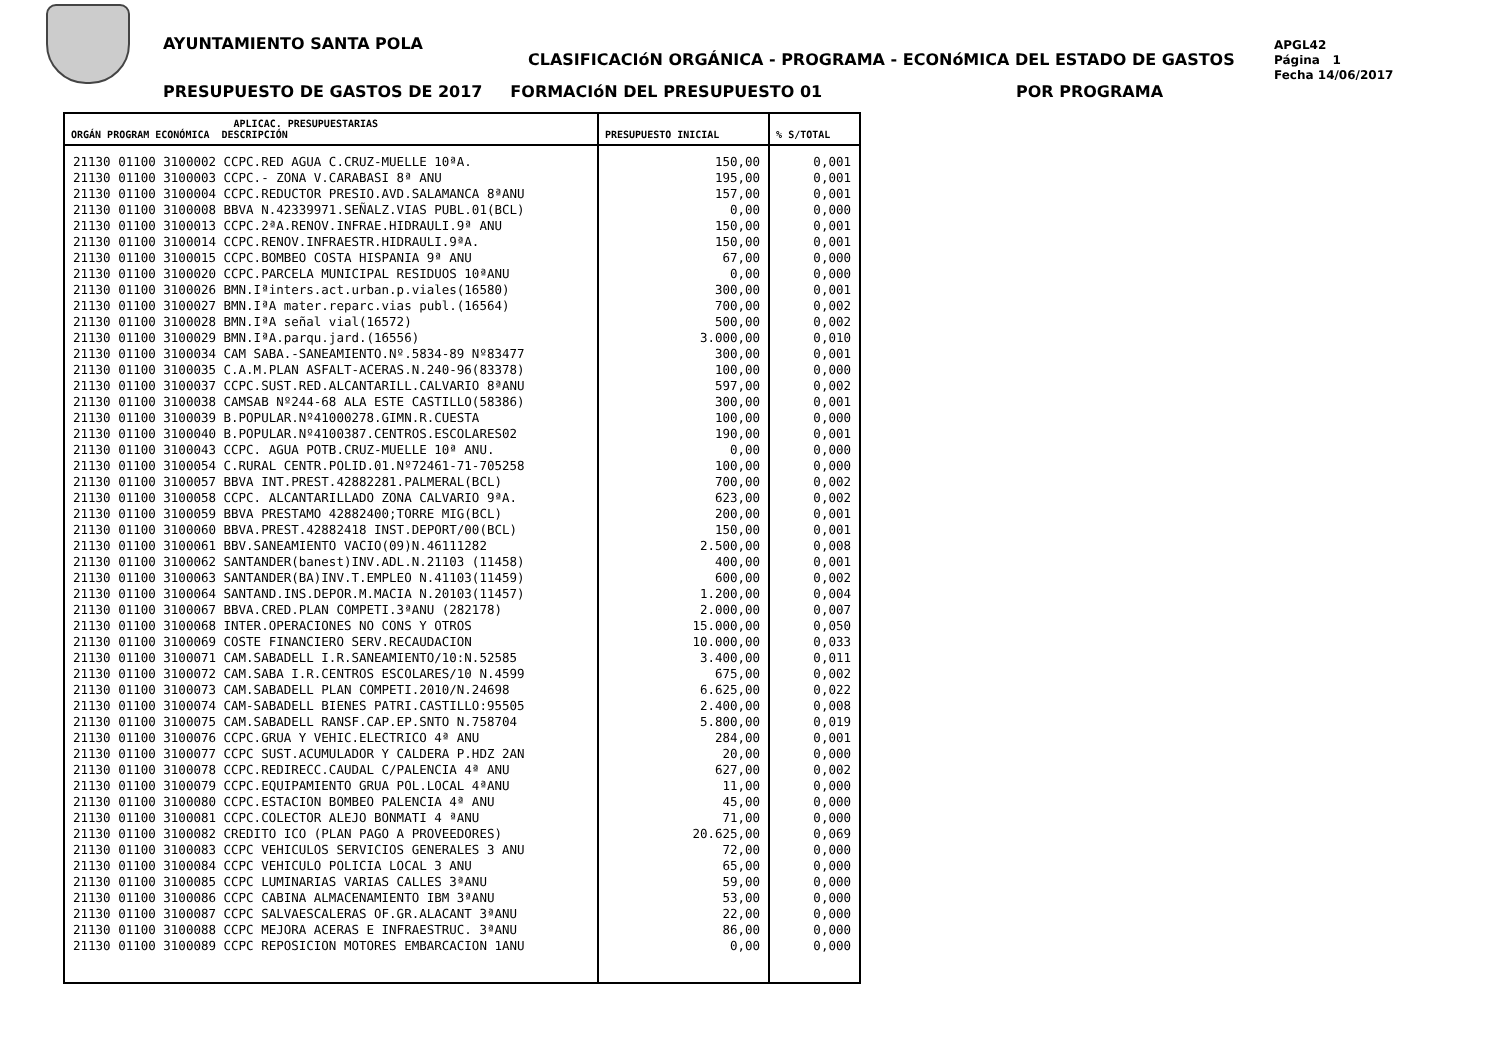AYUNTAMIENTO SANTA POLA
CLASIFICACIóN ORGÁNICA - PROGRAMA - ECONóMICA DEL ESTADO DE GASTOS
APGL42
Página 1
Fecha 14/06/2017
PRESUPUESTO DE GASTOS DE 2017 FORMACIóN DEL PRESUPUESTO 01
POR PROGRAMA
| APLICAC. PRESUPUESTARIAS ORGÁN PROGRAM ECONÓMICA DESCRIPCIÓN | PRESUPUESTO INICIAL | % S/TOTAL |
| --- | --- | --- |
| 21130 01100 3100002 CCPC.RED AGUA C.CRUZ-MUELLE 10ªA. | 150,00 | 0,001 |
| 21130 01100 3100003 CCPC.- ZONA V.CARABASI 8ª ANU | 195,00 | 0,001 |
| 21130 01100 3100004 CCPC.REDUCTOR PRESIO.AVD.SALAMANCA 8ªANU | 157,00 | 0,001 |
| 21130 01100 3100008 BBVA N.42339971.SEÑALZ.VIAS PUBL.01(BCL) | 0,00 | 0,000 |
| 21130 01100 3100013 CCPC.2ªA.RENOV.INFRAE.HIDRAULI.9ª ANU | 150,00 | 0,001 |
| 21130 01100 3100014 CCPC.RENOV.INFRAESTR.HIDRAULI.9ªA. | 150,00 | 0,001 |
| 21130 01100 3100015 CCPC.BOMBEO COSTA HISPANIA 9ª ANU | 67,00 | 0,000 |
| 21130 01100 3100020 CCPC.PARCELA MUNICIPAL RESIDUOS 10ªANU | 0,00 | 0,000 |
| 21130 01100 3100026 BMN.Iªinters.act.urban.p.viales(16580) | 300,00 | 0,001 |
| 21130 01100 3100027 BMN.IªA mater.reparc.vias publ.(16564) | 700,00 | 0,002 |
| 21130 01100 3100028 BMN.IªA señal vial(16572) | 500,00 | 0,002 |
| 21130 01100 3100029 BMN.IªA.parqu.jard.(16556) | 3.000,00 | 0,010 |
| 21130 01100 3100034 CAM SABA.-SANEAMIENTO.Nº.5834-89 Nº83477 | 300,00 | 0,001 |
| 21130 01100 3100035 C.A.M.PLAN ASFALT-ACERAS.N.240-96(83378) | 100,00 | 0,000 |
| 21130 01100 3100037 CCPC.SUST.RED.ALCANTARILL.CALVARIO 8ªANU | 597,00 | 0,002 |
| 21130 01100 3100038 CAMSAB Nº244-68 ALA ESTE CASTILLO(58386) | 300,00 | 0,001 |
| 21130 01100 3100039 B.POPULAR.Nº41000278.GIMN.R.CUESTA | 100,00 | 0,000 |
| 21130 01100 3100040 B.POPULAR.Nº4100387.CENTROS.ESCOLARES02 | 190,00 | 0,001 |
| 21130 01100 3100043 CCPC. AGUA POTB.CRUZ-MUELLE 10ª ANU. | 0,00 | 0,000 |
| 21130 01100 3100054 C.RURAL CENTR.POLID.01.Nº72461-71-705258 | 100,00 | 0,000 |
| 21130 01100 3100057 BBVA INT.PREST.42882281.PALMERAL(BCL) | 700,00 | 0,002 |
| 21130 01100 3100058 CCPC. ALCANTARILLADO ZONA CALVARIO 9ªA. | 623,00 | 0,002 |
| 21130 01100 3100059 BBVA PRESTAMO 42882400;TORRE MIG(BCL) | 200,00 | 0,001 |
| 21130 01100 3100060 BBVA.PREST.42882418 INST.DEPORT/00(BCL) | 150,00 | 0,001 |
| 21130 01100 3100061 BBV.SANEAMIENTO VACIO(09)N.46111282 | 2.500,00 | 0,008 |
| 21130 01100 3100062 SANTANDER(banest)INV.ADL.N.21103 (11458) | 400,00 | 0,001 |
| 21130 01100 3100063 SANTANDER(BA)INV.T.EMPLEO N.41103(11459) | 600,00 | 0,002 |
| 21130 01100 3100064 SANTAND.INS.DEPOR.M.MACIA N.20103(11457) | 1.200,00 | 0,004 |
| 21130 01100 3100067 BBVA.CRED.PLAN COMPETI.3ªANU (282178) | 2.000,00 | 0,007 |
| 21130 01100 3100068 INTER.OPERACIONES NO CONS Y OTROS | 15.000,00 | 0,050 |
| 21130 01100 3100069 COSTE FINANCIERO SERV.RECAUDACION | 10.000,00 | 0,033 |
| 21130 01100 3100071 CAM.SABADELL I.R.SANEAMIENTO/10:N.52585 | 3.400,00 | 0,011 |
| 21130 01100 3100072 CAM.SABA I.R.CENTROS ESCOLARES/10 N.4599 | 675,00 | 0,002 |
| 21130 01100 3100073 CAM.SABADELL PLAN COMPETI.2010/N.24698 | 6.625,00 | 0,022 |
| 21130 01100 3100074 CAM-SABADELL BIENES PATRI.CASTILLO:95505 | 2.400,00 | 0,008 |
| 21130 01100 3100075 CAM.SABADELL RANSF.CAP.EP.SNTO N.758704 | 5.800,00 | 0,019 |
| 21130 01100 3100076 CCPC.GRUA Y VEHIC.ELECTRICO 4ª ANU | 284,00 | 0,001 |
| 21130 01100 3100077 CCPC SUST.ACUMULADOR Y CALDERA P.HDZ 2AN | 20,00 | 0,000 |
| 21130 01100 3100078 CCPC.REDIRECC.CAUDAL C/PALENCIA 4ª ANU | 627,00 | 0,002 |
| 21130 01100 3100079 CCPC.EQUIPAMIENTO GRUA POL.LOCAL 4ªANU | 11,00 | 0,000 |
| 21130 01100 3100080 CCPC.ESTACION BOMBEO PALENCIA 4ª ANU | 45,00 | 0,000 |
| 21130 01100 3100081 CCPC.COLECTOR ALEJO BONMATI 4 ªANU | 71,00 | 0,000 |
| 21130 01100 3100082 CREDITO ICO (PLAN PAGO A PROVEEDORES) | 20.625,00 | 0,069 |
| 21130 01100 3100083 CCPC VEHICULOS SERVICIOS GENERALES 3 ANU | 72,00 | 0,000 |
| 21130 01100 3100084 CCPC VEHICULO POLICIA LOCAL 3 ANU | 65,00 | 0,000 |
| 21130 01100 3100085 CCPC LUMINARIAS VARIAS CALLES 3ªANU | 59,00 | 0,000 |
| 21130 01100 3100086 CCPC CABINA ALMACENAMIENTO IBM 3ªANU | 53,00 | 0,000 |
| 21130 01100 3100087 CCPC SALVAESCALERAS OF.GR.ALACANT 3ªANU | 22,00 | 0,000 |
| 21130 01100 3100088 CCPC MEJORA ACERAS E INFRAESTRUC. 3ªANU | 86,00 | 0,000 |
| 21130 01100 3100089 CCPC REPOSICION MOTORES EMBARCACION 1ANU | 0,00 | 0,000 |